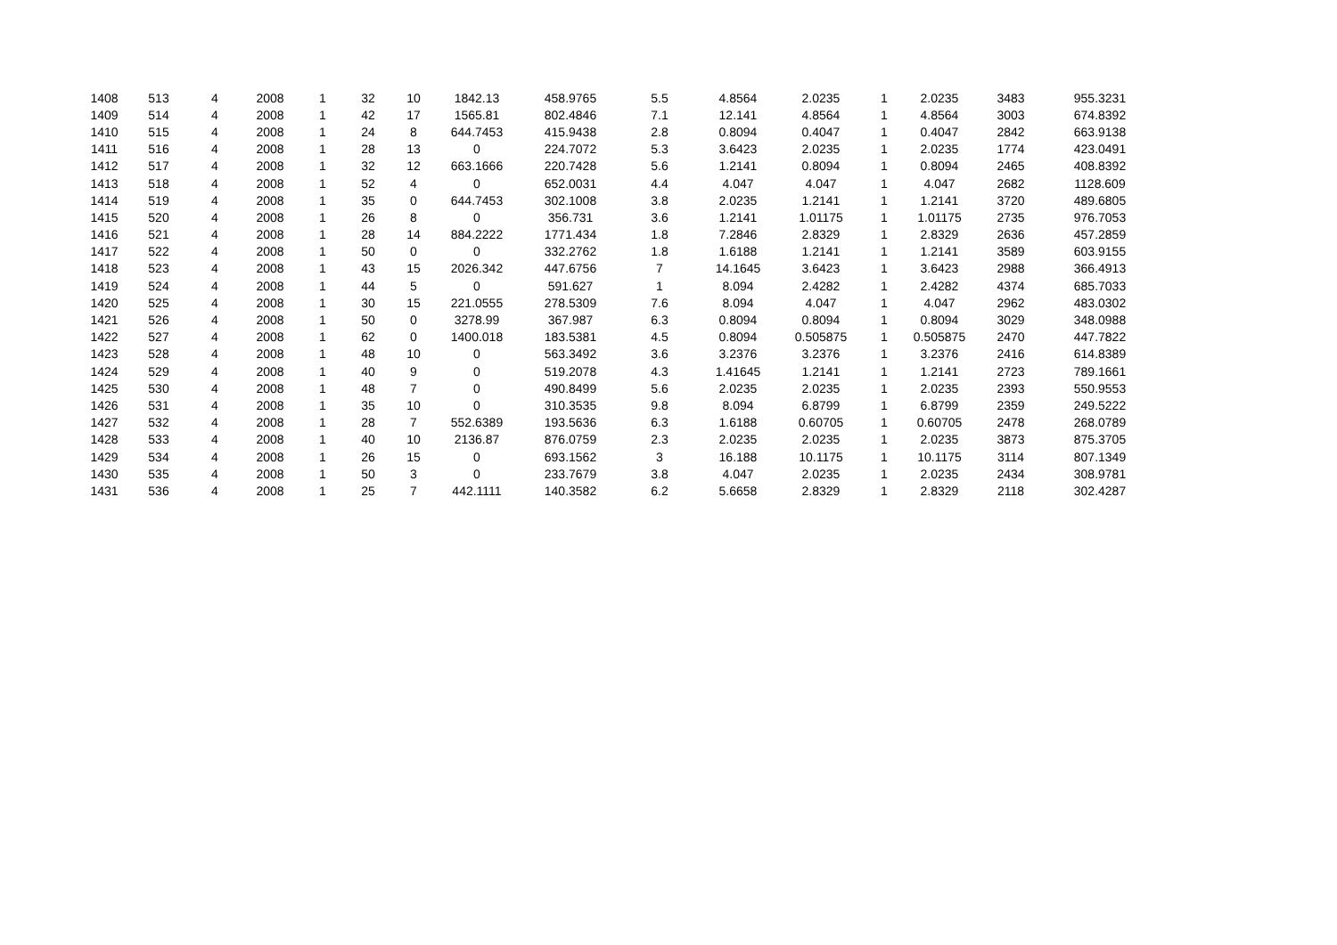| 1408 | 513 | 4 | 2008 | 1 | 32 | 10 | 1842.13 | 458.9765 | 5.5 | 4.8564 | 2.0235 | 1 | 2.0235 | 3483 | 955.3231 |
| 1409 | 514 | 4 | 2008 | 1 | 42 | 17 | 1565.81 | 802.4846 | 7.1 | 12.141 | 4.8564 | 1 | 4.8564 | 3003 | 674.8392 |
| 1410 | 515 | 4 | 2008 | 1 | 24 | 8 | 644.7453 | 415.9438 | 2.8 | 0.8094 | 0.4047 | 1 | 0.4047 | 2842 | 663.9138 |
| 1411 | 516 | 4 | 2008 | 1 | 28 | 13 | 0 | 224.7072 | 5.3 | 3.6423 | 2.0235 | 1 | 2.0235 | 1774 | 423.0491 |
| 1412 | 517 | 4 | 2008 | 1 | 32 | 12 | 663.1666 | 220.7428 | 5.6 | 1.2141 | 0.8094 | 1 | 0.8094 | 2465 | 408.8392 |
| 1413 | 518 | 4 | 2008 | 1 | 52 | 4 | 0 | 652.0031 | 4.4 | 4.047 | 4.047 | 1 | 4.047 | 2682 | 1128.609 |
| 1414 | 519 | 4 | 2008 | 1 | 35 | 0 | 644.7453 | 302.1008 | 3.8 | 2.0235 | 1.2141 | 1 | 1.2141 | 3720 | 489.6805 |
| 1415 | 520 | 4 | 2008 | 1 | 26 | 8 | 0 | 356.731 | 3.6 | 1.2141 | 1.01175 | 1 | 1.01175 | 2735 | 976.7053 |
| 1416 | 521 | 4 | 2008 | 1 | 28 | 14 | 884.2222 | 1771.434 | 1.8 | 7.2846 | 2.8329 | 1 | 2.8329 | 2636 | 457.2859 |
| 1417 | 522 | 4 | 2008 | 1 | 50 | 0 | 0 | 332.2762 | 1.8 | 1.6188 | 1.2141 | 1 | 1.2141 | 3589 | 603.9155 |
| 1418 | 523 | 4 | 2008 | 1 | 43 | 15 | 2026.342 | 447.6756 | 7 | 14.1645 | 3.6423 | 1 | 3.6423 | 2988 | 366.4913 |
| 1419 | 524 | 4 | 2008 | 1 | 44 | 5 | 0 | 591.627 | 1 | 8.094 | 2.4282 | 1 | 2.4282 | 4374 | 685.7033 |
| 1420 | 525 | 4 | 2008 | 1 | 30 | 15 | 221.0555 | 278.5309 | 7.6 | 8.094 | 4.047 | 1 | 4.047 | 2962 | 483.0302 |
| 1421 | 526 | 4 | 2008 | 1 | 50 | 0 | 3278.99 | 367.987 | 6.3 | 0.8094 | 0.8094 | 1 | 0.8094 | 3029 | 348.0988 |
| 1422 | 527 | 4 | 2008 | 1 | 62 | 0 | 1400.018 | 183.5381 | 4.5 | 0.8094 | 0.505875 | 1 | 0.505875 | 2470 | 447.7822 |
| 1423 | 528 | 4 | 2008 | 1 | 48 | 10 | 0 | 563.3492 | 3.6 | 3.2376 | 3.2376 | 1 | 3.2376 | 2416 | 614.8389 |
| 1424 | 529 | 4 | 2008 | 1 | 40 | 9 | 0 | 519.2078 | 4.3 | 1.41645 | 1.2141 | 1 | 1.2141 | 2723 | 789.1661 |
| 1425 | 530 | 4 | 2008 | 1 | 48 | 7 | 0 | 490.8499 | 5.6 | 2.0235 | 2.0235 | 1 | 2.0235 | 2393 | 550.9553 |
| 1426 | 531 | 4 | 2008 | 1 | 35 | 10 | 0 | 310.3535 | 9.8 | 8.094 | 6.8799 | 1 | 6.8799 | 2359 | 249.5222 |
| 1427 | 532 | 4 | 2008 | 1 | 28 | 7 | 552.6389 | 193.5636 | 6.3 | 1.6188 | 0.60705 | 1 | 0.60705 | 2478 | 268.0789 |
| 1428 | 533 | 4 | 2008 | 1 | 40 | 10 | 2136.87 | 876.0759 | 2.3 | 2.0235 | 2.0235 | 1 | 2.0235 | 3873 | 875.3705 |
| 1429 | 534 | 4 | 2008 | 1 | 26 | 15 | 0 | 693.1562 | 3 | 16.188 | 10.1175 | 1 | 10.1175 | 3114 | 807.1349 |
| 1430 | 535 | 4 | 2008 | 1 | 50 | 3 | 0 | 233.7679 | 3.8 | 4.047 | 2.0235 | 1 | 2.0235 | 2434 | 308.9781 |
| 1431 | 536 | 4 | 2008 | 1 | 25 | 7 | 442.1111 | 140.3582 | 6.2 | 5.6658 | 2.8329 | 1 | 2.8329 | 2118 | 302.4287 |